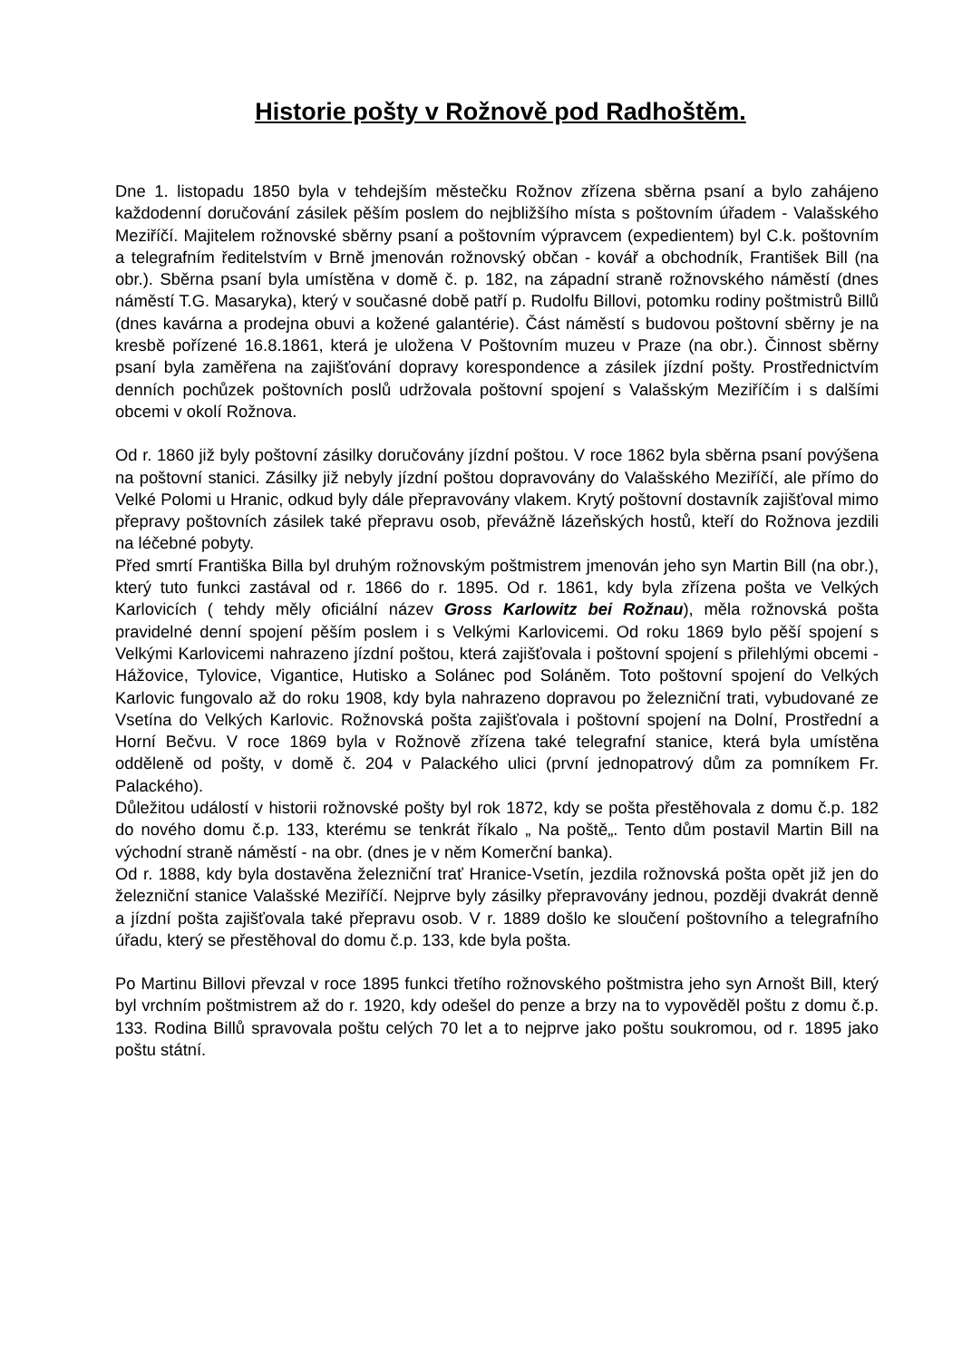Historie pošty v Rožnově pod Radhoštěm.
Dne 1. listopadu 1850 byla v tehdejším městečku Rožnov zřízena sběrna psaní a bylo zahájeno každodenní doručování zásilek pěším poslem do nejbližšího místa s poštovním úřadem - Valašského Meziříčí. Majitelem rožnovské sběrny psaní a poštovním výpravcem (expedientem) byl C.k. poštovním a telegrafním ředitelstvím v Brně jmenován rožnovský občan - kovář a obchodník, František Bill (na obr.). Sběrna psaní byla umístěna v domě č. p. 182, na západní straně rožnovského náměstí (dnes náměstí T.G. Masaryka), který v současné době patří p. Rudolfu Billovi, potomku rodiny poštmistrů Billů (dnes kavárna a prodejna obuvi a kožené galantérie). Část náměstí s budovou poštovní sběrny je na kresbě pořízené 16.8.1861, která je uložena V Poštovním muzeu v Praze (na obr.). Činnost sběrny psaní byla zaměřena na zajišťování dopravy korespondence a zásilek jízdní pošty. Prostřednictvím denních pochůzek poštovních poslů udržovala poštovní spojení s Valašským Meziříčím i s dalšími obcemi v okolí Rožnova.
Od r. 1860 již byly poštovní zásilky doručovány jízdní poštou. V roce 1862 byla sběrna psaní povýšena na poštovní stanici. Zásilky již nebyly jízdní poštou dopravovány do Valašského Meziříčí, ale přímo do Velké Polomi u Hranic, odkud byly dále přepravovány vlakem. Krytý poštovní dostavník zajišťoval mimo přepravy poštovních zásilek také přepravu osob, převážně lázeňských hostů, kteří do Rožnova jezdili na léčebné pobyty.
Před smrtí Františka Billa byl druhým rožnovským poštmistrem jmenován jeho syn Martin Bill (na obr.), který tuto funkci zastával od r. 1866 do r. 1895. Od r. 1861, kdy byla zřízena pošta ve Velkých Karlovicích ( tehdy měly oficiální název Gross Karlowitz bei Rožnau), měla rožnovská pošta pravidelné denní spojení pěším poslem i s Velkými Karlovicemi. Od roku 1869 bylo pěší spojení s Velkými Karlovicemi nahrazeno jízdní poštou, která zajišťovala i poštovní spojení s přilehlými obcemi - Hážovice, Tylovice, Vigantice, Hutisko a Solánec pod Soláněm. Toto poštovní spojení do Velkých Karlovic fungovalo až do roku 1908, kdy byla nahrazeno dopravou po železniční trati, vybudované ze Vsetína do Velkých Karlovic. Rožnovská pošta zajišťovala i poštovní spojení na Dolní, Prostřední a Horní Bečvu. V roce 1869 byla v Rožnově zřízena také telegrafní stanice, která byla umístěna odděleně od pošty, v domě č. 204 v Palackého ulici (první jednopatrový dům za pomníkem Fr. Palackého).
Důležitou událostí v historii rožnovské pošty byl rok 1872, kdy se pošta přestěhovala z domu č.p. 182 do nového domu č.p. 133, kterému se tenkrát říkalo „ Na poště„. Tento dům postavil Martin Bill na východní straně náměstí - na obr. (dnes je v něm Komerční banka).
Od r. 1888, kdy byla dostavěna železniční trať Hranice-Vsetín, jezdila rožnovská pošta opět již jen do železniční stanice Valašské Meziříčí. Nejprve byly zásilky přepravovány jednou, později dvakrát denně a jízdní pošta zajišťovala také přepravu osob. V r. 1889 došlo ke sloučení poštovního a telegrafního úřadu, který se přestěhoval do domu č.p. 133, kde byla pošta.
Po Martinu Billovi převzal v roce 1895 funkci třetího rožnovského poštmistra jeho syn Arnošt Bill, který byl vrchním poštmistrem až do r. 1920, kdy odešel do penze a brzy na to vypověděl poštu z domu č.p. 133. Rodina Billů spravovala poštu celých 70 let a to nejprve jako poštu soukromou, od r. 1895 jako poštu státní.